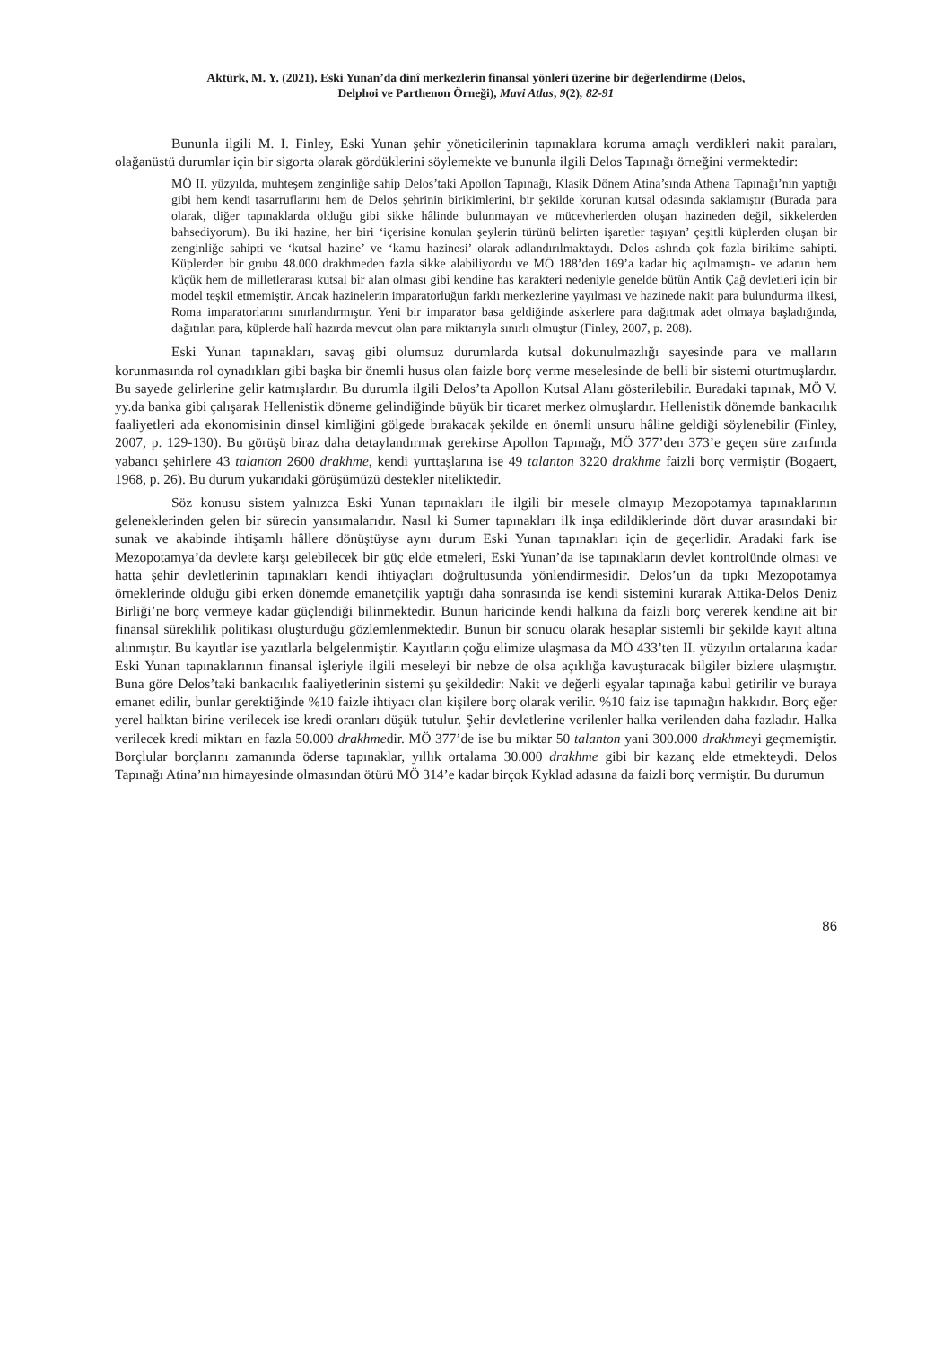Aktürk, M. Y. (2021). Eski Yunan’da dinî merkezlerin finansal yönleri üzerine bir değerlendirme (Delos,
Delphoi ve Parthenon Örneği), Mavi Atlas, 9(2), 82-91
Bununla ilgili M. I. Finley, Eski Yunan şehir yöneticilerinin tapınaklara koruma amaçlı verdikleri nakit paraları, olağanüstü durumlar için bir sigorta olarak gördüklerini söylemekte ve bununla ilgili Delos Tapınağı örneğini vermektedir:
MÖ II. yüzyılda, muhteşem zenginliğe sahip Delos’taki Apollon Tapınağı, Klasik Dönem Atina’sında Athena Tapınağı’nın yaptığı gibi hem kendi tasarruflarını hem de Delos şehrinin birikimlerini, bir şekilde korunan kutsal odasında saklamıştır (Burada para olarak, diğer tapınaklarda olduğu gibi sikke hâlinde bulunmayan ve mücevherlerden oluşan hazineden değil, sikkelerden bahsediyorum). Bu iki hazine, her biri ‘içerisine konulan şeylerin türünü belirten işaretler taşıyan’ çeşitli küplerden oluşan bir zenginliğe sahipti ve ‘kutsal hazine’ ve ‘kamu hazinesi’ olarak adlandırılmaktaydı. Delos aslında çok fazla birikime sahipti. Küplerden bir grubu 48.000 drakhmeden fazla sikke alabiliyordu ve MÖ 188’den 169’a kadar hiç açılmamıştı- ve adanın hem küçük hem de milletlerarası kutsal bir alan olması gibi kendine has karakteri nedeniyle genelde bütün Antik Çağ devletleri için bir model teşkil etmemiştir. Ancak hazinelerin imparatorluğun farklı merkezlerine yayılması ve hazinede nakit para bulundurma ilkesi, Roma imparatorlarını sınırlandırmıştır. Yeni bir imparator basa geldiğinde askerlere para dağıtmak adet olmaya başladığında, dağıtılan para, küplerde halî hazırda mevcut olan para miktarıyla sınırlı olmuştur (Finley, 2007, p. 208).
Eski Yunan tapınakları, savaş gibi olumsuz durumlarda kutsal dokunulmazlığı sayesinde para ve malların korunmasında rol oynadıkları gibi başka bir önemli husus olan faizle borç verme meselesinde de belli bir sistemi oturtmuşlardır. Bu sayede gelirlerine gelir katmışlardır. Bu durumla ilgili Delos’ta Apollon Kutsal Alanı gösterilebilir. Buradaki tapınak, MÖ V. yy.da banka gibi çalışarak Hellenistik döneme gelindiğinde büyük bir ticaret merkez olmuşlardır. Hellenistik dönemde bankacılık faaliyetleri ada ekonomisinin dinsel kimliğini gölgede bırakacak şekilde en önemli unsuru hâline geldiği söylenebilir (Finley, 2007, p. 129-130). Bu görüşü biraz daha detaylandırmak gerekirse Apollon Tapınağı, MÖ 377’den 373’e geçen süre zarfında yabancı şehirlere 43 talanton 2600 drakhme, kendi yurttaşlarına ise 49 talanton 3220 drakhme faizli borç vermiştir (Bogaert, 1968, p. 26). Bu durum yukarıdaki görüşümüzü destekler niteliktedir.
Söz konusu sistem yalnızca Eski Yunan tapınakları ile ilgili bir mesele olmayıp Mezopotamya tapınaklarının geleneklerinden gelen bir sürecin yansımalarıdır. Nasıl ki Sumer tapınakları ilk inşa edildiklerinde dört duvar arasındaki bir sunak ve akabinde ihtişamlı hâllere dönüştüyse aynı durum Eski Yunan tapınakları için de geçerlidir. Aradaki fark ise Mezopotamya’da devlete karşı gelebilecek bir güç elde etmeleri, Eski Yunan’da ise tapınakların devlet kontrolünde olması ve hatta şehir devletlerinin tapınakları kendi ihtiyaçları doğrultusunda yönlendirmesidir. Delos’un da tıpkı Mezopotamya örneklerinde olduğu gibi erken dönemde emanetçilik yaptığı daha sonrasında ise kendi sistemini kurarak Attika-Delos Deniz Birliği’ne borç vermeye kadar güçlendiği bilinmektedir. Bunun haricinde kendi halkına da faizli borç vererek kendine ait bir finansal süreklilik politikası oluşturduğu gözlemlenmektedir. Bunun bir sonucu olarak hesaplar sistemli bir şekilde kayıt altına alınmıştır. Bu kayıtlar ise yazıtlarla belgelenmiştir. Kayıtların çoğu elimize ulaşmasa da MÖ 433’ten II. yüzyılın ortalarına kadar Eski Yunan tapınaklarının finansal işleriyle ilgili meseleyi bir nebze de olsa açıklığa kavuşturacak bilgiler bizlere ulaşmıştır. Buna göre Delos’taki bankacılık faaliyetlerinin sistemi şu şekildedir: Nakit ve değerli eşyalar tapınağa kabul getirilir ve buraya emanet edilir, bunlar gerektiğinde %10 faizle ihtiyacı olan kişilere borç olarak verilir. %10 faiz ise tapınağın hakkıdır. Borç eğer yerel halktan birine verilecek ise kredi oranları düşük tutulur. Şehir devletlerine verilenler halka verilenden daha fazladır. Halka verilecek kredi miktarı en fazla 50.000 drakhmedir. MÖ 377’de ise bu miktar 50 talanton yani 300.000 drakhmeyi geçmemiştir. Borçlular borçlarını zamanında öderse tapınaklar, yıllık ortalama 30.000 drakhme gibi bir kazanç elde etmekteydi. Delos Tapınağı Atina’nın himayesinde olmasından ötürü MÖ 314’e kadar birçok Kyklad adasına da faizli borç vermiştir. Bu durumun
86